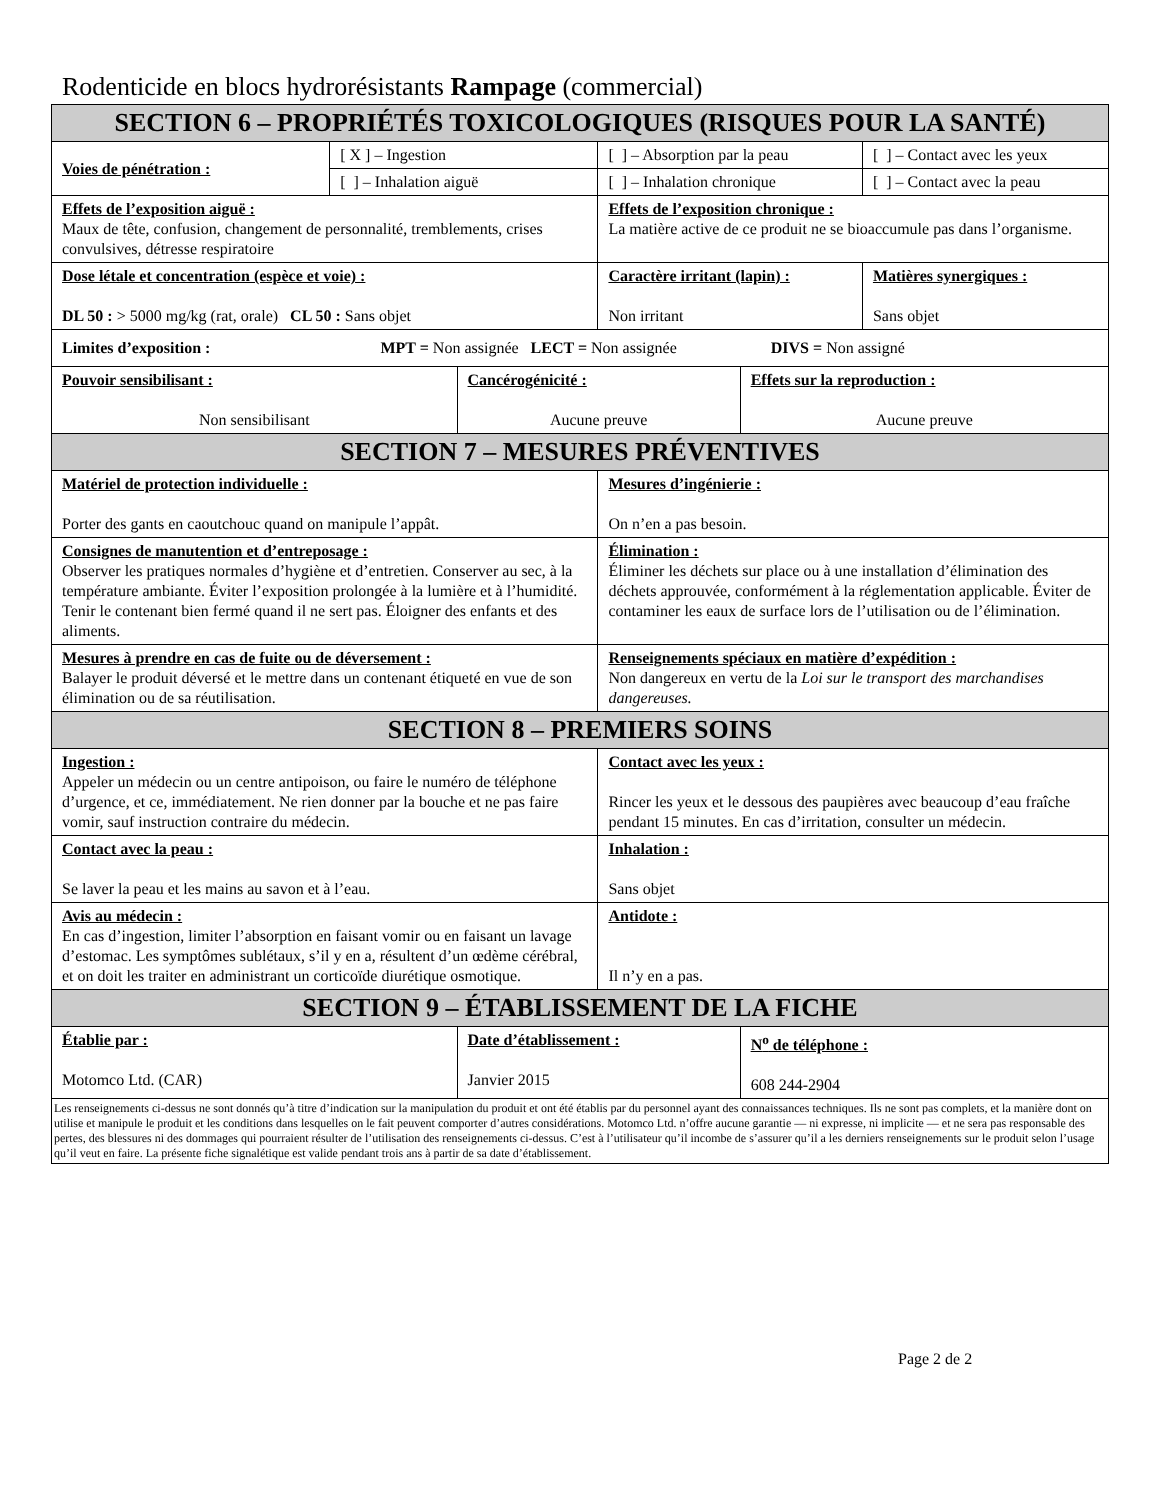Rodenticide en blocs hydrorésistants Rampage (commercial)
| SECTION 6 – PROPRIÉTÉS TOXICOLOGIQUES (RISQUES POUR LA SANTÉ) | | | | | |
| --- | --- | --- | --- | --- | --- |
| Voies de pénétration : | [ X ] – Ingestion | | [ ] – Absorption par la peau | | [ ] – Contact avec les yeux |
| | [ ] – Inhalation aiguë | | [ ] – Inhalation chronique | | [ ] – Contact avec la peau |
| Effets de l’exposition aiguë : Maux de tête, confusion, changement de personnalité, tremblements, crises convulsives, détresse respiratoire | | | Effets de l’exposition chronique : La matière active de ce produit ne se bioaccumule pas dans l’organisme. | | |
| Dose létale et concentration (espèce et voie) : DL 50 : > 5000 mg/kg (rat, orale) CL 50 : Sans objet | | | Caractère irritant (lapin) : Non irritant | | Matières synergiques : Sans objet |
| Limites d’exposition : MPT = Non assignée LECT = Non assignée DIVS = Non assigné | | | | | |
| Pouvoir sensibilisant : Non sensibilisant | | Cancérogénicité : Aucune preuve | | Effets sur la reproduction : Aucune preuve | |
| SECTION 7 – MESURES PRÉVENTIVES | | | | | |
| Matériel de protection individuelle : Porter des gants en caoutchouc quand on manipule l’appât. | | | Mesures d’ingénierie : On n’en a pas besoin. | | |
| Consignes de manutention et d’entreposage : Observer les pratiques normales d’hygiène et d’entretien. Conserver au sec, à la température ambiante. Éviter l’exposition prolongée à la lumière et à l’humidité. Tenir le contenant bien fermé quand il ne sert pas. Éloigner des enfants et des aliments. | | | Élimination : Éliminer les déchets sur place ou à une installation d’élimination des déchets approuvée, conformément à la réglementation applicable. Éviter de contaminer les eaux de surface lors de l’utilisation ou de l’élimination. | | |
| Mesures à prendre en cas de fuite ou de déversement : Balayer le produit déversé et le mettre dans un contenant étiqueté en vue de son élimination ou de sa réutilisation. | | | Renseignements spéciaux en matière d’expédition : Non dangereux en vertu de la Loi sur le transport des marchandises dangereuses. | | |
| SECTION 8 – PREMIERS SOINS | | | | | |
| Ingestion : Appeler un médecin ou un centre antipoison, ou faire le numéro de téléphone d’urgence, et ce, immédiatement. Ne rien donner par la bouche et ne pas faire vomir, sauf instruction contraire du médecin. | | | Contact avec les yeux : Rincer les yeux et le dessous des paupières avec beaucoup d’eau fraîche pendant 15 minutes. En cas d’irritation, consulter un médecin. | | |
| Contact avec la peau : Se laver la peau et les mains au savon et à l’eau. | | | Inhalation : Sans objet | | |
| Avis au médecin : En cas d’ingestion, limiter l’absorption en faisant vomir ou en faisant un lavage d’estomac. Les symptômes sublétaux, s’il y en a, résultent d’un œdème cérébral, et on doit les traiter en administrant un corticoïde diurétique osmotique. | | | Antidote : Il n’y en a pas. | | |
| SECTION 9 – ÉTABLISSEMENT DE LA FICHE | | | | | |
| Établie par : Motomco Ltd. (CAR) | | Date d’établissement : Janvier 2015 | | N<sup>o</sup> de téléphone : 608 244-2904 | |
| Les renseignements ci-dessus ne sont donnés qu’à titre d’indication sur la manipulation du produit et ont été établis par du personnel ayant des connaissances techniques. Ils ne sont pas complets, et la manière dont on utilise et manipule le produit et les conditions dans lesquelles on le fait peuvent comporter d’autres considérations. Motomco Ltd. n’offre aucune garantie — ni expresse, ni implicite — et ne sera pas responsable des pertes, des blessures ni des dommages qui pourraient résulter de l’utilisation des renseignements ci-dessus. C’est à l’utilisateur qu’il incombe de s’assurer qu’il a les derniers renseignements sur le produit selon l’usage qu’il veut en faire. La présente fiche signalétique est valide pendant trois ans à partir de sa date d’établissement. | | | | | |
Page 2 de 2